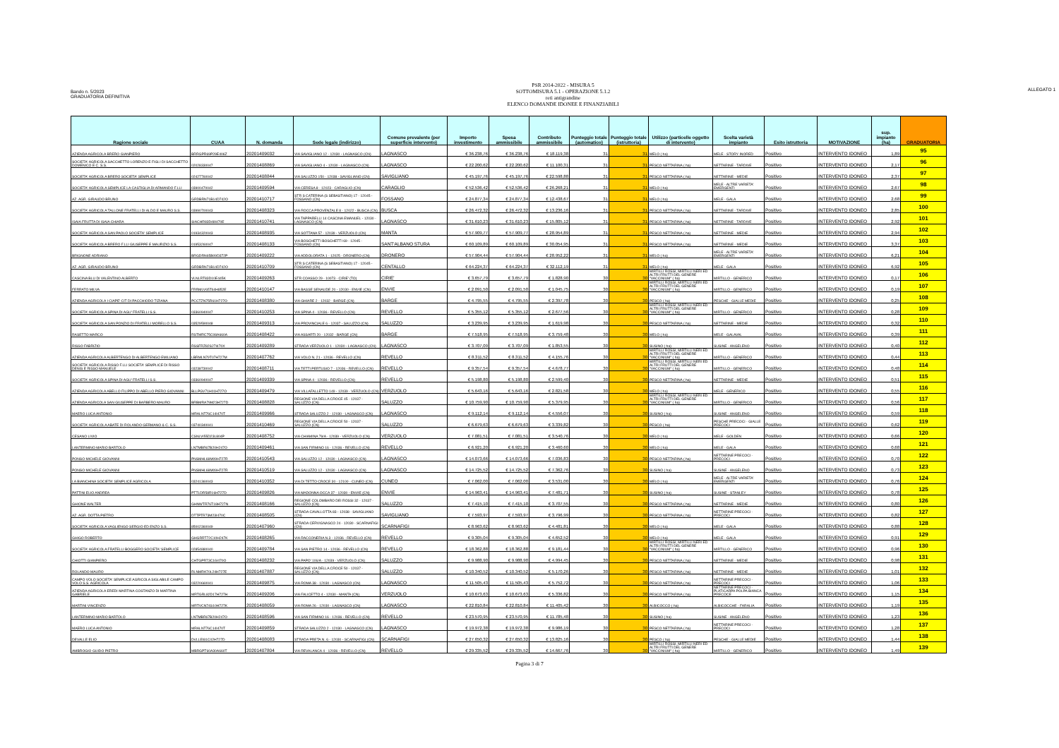Bando n. 5/2023
GRADUATORIA DEFINITIVA
PSR 2014-2022 - MISURA 5
SOTTOMISURA 5.1 - OPERAZIONE 5.1.2
reti antigrandine
ELENCO DOMANDE IDONEE E FINANZIABILI
ALLEGATO 1
| Ragione sociale | CUAA | N. domanda | Sede legale (indirizzo) | Comune prevalente (per superficie intervento) | Importo investimento | Spesa ammissibile | Contributo ammissibile | Punteggio totale (automatico) | Punteggio totale (istruttoria) | Utilizzo (particelle oggetto di intervento) | Scelta varietà impianto | Esito istruttoria | MOTIVAZIONE | sup. impianto (ha) | GRADUATORIA |
| --- | --- | --- | --- | --- | --- | --- | --- | --- | --- | --- | --- | --- | --- | --- | --- |
| AZIENDA AGRICOLA BRERO GIANPIERO | BRRGPR69P29E406Z | 20201409032 | VIA SAVIGLIANO 12 - 12030 - LAGNASCO (CN) | LAGNASCO | € 36.238,76 | € 36.238,76 | € 18.119,38 | 31 | 31 | MELO ( ha) | MELE - STORY INORED | Positivo | INTERVENTO IDONEO | 1,89 | 95 |
| SOCIETA' AGRICOLA SACCHETTO LORENZO E FIGLI DI SACCHETTO DOMENICO E C. S.S. | 02028330047 | 20201408869 | VIA SAVIGLIANO 4 - 12030 - LAGNASCO (CN) | LAGNASCO | € 22.200,62 | € 22.200,62 | € 11.100,31 | 31 | 31 | PESCO NETTARINA ( ha) | NETTARINE - TARDIVE | Positivo | INTERVENTO IDONEO | 2,17 | 96 |
| SOCIETA' AGRICOLA BRERO SOCIETA' SEMPLICE | 02427760042 | 20201408844 | VIA SALUZZO 150 - 12038 - SAVIGLIANO (CN) | SAVIGLIANO | € 45.197,76 | € 45.197,76 | € 22.598,88 | 31 | 31 | PESCO NETTARINA ( ha) | NETTARINE - MEDIE | Positivo | INTERVENTO IDONEO | 2,37 | 97 |
| SOCIETA' AGRICOLA SEMPLICE LA CASTIGLIA DI ARMANDO F.LLI | 03900470042 | 20201409594 | VIA CERESA 8 - 12023 - CARAGLIO (CN) | CARAGLIO | € 52.536,42 | € 52.536,42 | € 26.268,21 | 31 | 31 | MELO ( ha) | MELE - ALTRE VARIETA' EMERGENTI | Positivo | INTERVENTO IDONEO | 2,67 | 98 |
| AZ. AGR. GIRAUDO BRUNO | GRDBRN71B14D742O | 20201410717 | STR S CATERINA (S SEBASTIANO) 17 - 12045 - FOSSANO (CN) | FOSSANO | € 24.877,34 | € 24.877,34 | € 12.438,67 | 31 | 31 | MELO ( ha) | MELE - GALA | Positivo | INTERVENTO IDONEO | 2,68 | 99 |
| SOCIETA' AGRICOLA TALLONE FRATELLI DI ALDO E MAURO S.S. | 03990700043 | 20201408323 | VIA ROCCA PROVENZALE 8 - 12022 - BUSCA (CN) | BUSCA | € 26.472,32 | € 26.472,32 | € 13.236,16 | 31 | 31 | PESCO NETTARINA ( ha) | NETTARINE - TARDIVE | Positivo | INTERVENTO IDONEO | 2,85 | 100 |
| ISAIA FRUTTA DI ISAIA CHIARA | SIACHR83D48I470E | 20201410741 | VIA TAPPARELLI 14 CASCINA EMANUEL - 12030 - LAGNASCO (CN) | LAGNASCO | € 31.610,23 | € 31.610,23 | € 15.805,12 | 31 | 31 | PESCO NETTARINA ( ha) | NETTARINE - TARDIVE | Positivo | INTERVENTO IDONEO | 2,92 | 101 |
| SOCIETA' AGRICOLA SAN PAOLO SOCIETA' SEMPLICE | 01934320043 | 20201408935 | VIA SOTTANA 57 - 12039 - VERZUOLO (CN) | MANTA | € 57.909,77 | € 57.909,77 | € 28.954,89 | 31 | 31 | PESCO NETTARINA ( ha) | NETTARINE - MEDIE | Positivo | INTERVENTO IDONEO | 2,94 | 102 |
| SOCIETA' AGRICOLA BRERO F.LLI GIUSEPPE E MAURIZIO S.S. | 01953260047 | 20201408133 | VIA BOSCHETTI BOSCHETTI 69 - 12045 - FOSSANO (CN) | SANT'ALBANO STURA | € 60.109,89 | € 60.109,89 | € 30.054,95 | 31 | 31 | PESCO NETTARINA ( ha) | NETTARINE - MEDIE | Positivo | INTERVENTO IDONEO | 3,37 | 103 |
| BRIGNONE ADRIANO | BRGDRN65B09D372P | 20201409222 | VIA ADDOLORATA 1 - 12025 - DRONERO (CN) | DRONERO | € 57.904,44 | € 57.904,44 | € 28.952,22 | 31 | 31 | MELO ( ha) | MELE - ALTRE VARIETA' EMERGENTI | Positivo | INTERVENTO IDONEO | 6,21 | 104 |
| AZ. AGR. GIRAUDO BRUNO | GRDBRN71B14D742O | 20201410709 | STR S CATERINA (S SEBASTIANO) 17 - 12045 - FOSSANO (CN) | CENTALLO | € 64.224,37 | € 64.224,37 | € 32.112,19 | 31 | 31 | MELO ( ha) | MELE - GALA | Positivo | INTERVENTO IDONEO | 6,92 | 105 |
| CASCINA BLU DI VALENTINO ALBERTO | VLNLRT83D10E445K | 20201409263 | STR COASSO 29 - 10073 - CIRIE' (TO) | CIRIE' | € 3.657,79 | € 3.657,79 | € 1.828,90 | 30 | 30 | MIRTILLI ROSSI, MIRTILLI NERI ED ALTRI FRUTTI DEL GENERE "VACCINIUM" ( ha) | MIRTILLO - GENERICO | Positivo | INTERVENTO IDONEO | 0,17 | 106 |
| FERRATO MILVA | FRRMLV65T64H852E | 20201410147 | VIA BASSE SENAUDE 20 - 12030 - ENVIE (CN) | ENVIE | € 2.091,50 | € 2.091,50 | € 1.045,75 | 30 | 30 | MIRTILLI ROSSI, MIRTILLI NERI ED ALTRI FRUTTI DEL GENERE "VACCINIUM" ( ha) | MIRTILLO - GENERICO | Positivo | INTERVENTO IDONEO | 0,19 | 107 |
| AZIENDA AGRICOLA I CIAPE' CIT DI PACCHIODO TIZIANA | PCCTZN75R61H727O | 20201408380 | VIA GHIARE 2 - 12032 - BARGE (CN) | BARGE | € 4.795,55 | € 4.795,55 | € 2.397,78 | 30 | 30 | PESCO ( ha) | PESCHE - GIALLE MEDIE | Positivo | INTERVENTO IDONEO | 0,25 | 108 |
| SOCIETA' AGRICOLA SPINA DI AGU' FRATELLI S.S. | 03360940047 | 20201410253 | VIA SPINA 4 - 12036 - REVELLO (CN) | REVELLO | € 5.355,12 | € 5.355,12 | € 2.677,56 | 30 | 30 | MIRTILLI ROSSI, MIRTILLI NERI ED ALTRI FRUTTI DEL GENERE "VACCINIUM" ( ha) | MIRTILLO - GENERICO | Positivo | INTERVENTO IDONEO | 0,28 | 109 |
| SOCIETA' AGRICOLA SAN PONZIO DI FRATELLI MORELLO S.S. | 03529590048 | 20201409313 | VIA PROVINCIALE 6 - 12037 - SALUZZO (CN) | SALUZZO | € 3.239,95 | € 3.239,95 | € 1.619,98 | 30 | 30 | PESCO NETTARINA ( ha) | NETTARINE - MEDIE | Positivo | INTERVENTO IDONEO | 0,32 | 110 |
| RASETTO MARCO | RSTMRC75C08A660A | 20201408422 | VIA ASSARTI 20 - 12032 - BARGE (CN) | BARGE | € 7.518,95 | € 7.518,95 | € 3.759,48 | 30 | 30 | MELO ( ha) | MELE - GALAVAL | Positivo | INTERVENTO IDONEO | 0,39 | 111 |
| RISSO FABRIZIO | RSSFRZ82S27I470X | 20201409289 | STRADA VERZUOLO 1 - 12030 - LAGNASCO (CN) | LAGNASCO | € 3.707,09 | € 3.707,09 | € 1.853,55 | 30 | 30 | SUSINO ( ha) | SUSINE - ANGELENO | Positivo | INTERVENTO IDONEO | 0,40 | 112 |
| AZIENDA AGRICOLA ALBERTENGO DI ALBERTENGO EMILIANO | LBRMLN79T07H727M | 20201407762 | VIA VOLO N. 21 - 12036 - REVELLO (CN) | REVELLO | € 8.311,52 | € 8.311,52 | € 4.155,76 | 30 | 30 | MIRTILLI ROSSI, MIRTILLI NERI ED ALTRI FRUTTI DEL GENERE "VACCINIUM" ( ha) | MIRTILLO - GENERICO | Positivo | INTERVENTO IDONEO | 0,44 | 113 |
| SOCIETA' AGRICOLA RISSO F.LLI SOCIETA' SEMPLICE DI RISSO DENIS E RISSO MANUELE | 03238730042 | 20201408711 | VIA TETTI PERTUSIO 7 - 12036 - REVELLO (CN) | REVELLO | € 9.357,54 | € 9.357,54 | € 4.678,77 | 30 | 30 | MIRTILLI ROSSI, MIRTILLI NERI ED ALTRI FRUTTI DEL GENERE "VACCINIUM" ( ha) | MIRTILLO - GENERICO | Positivo | INTERVENTO IDONEO | 0,48 | 114 |
| SOCIETA' AGRICOLA SPINA DI AGU' FRATELLI S.S. | 03360940047 | 20201409339 | VIA SPINA 4 - 12036 - REVELLO (CN) | REVELLO | € 5.198,80 | € 5.198,80 | € 2.599,40 | 30 | 30 | PESCO NETTARINA ( ha) | NETTARINE - MEDIE | Positivo | INTERVENTO IDONEO | 0,51 | 115 |
| AZIENDA AGRICOLA ABELLO FILIPPO DI ABELLO PIERO GIOVANNI | BLLPGV71H01H727O | 20201409479 | VIA VILLAFALLETTO 149 - 12039 - VERZUOLO (CN) | VERZUOLO | € 5.643,16 | € 5.643,16 | € 2.821,58 | 30 | 30 | MELO ( ha) | MELE - GENERICO | Positivo | INTERVENTO IDONEO | 0,55 | 116 |
| AZIENDA AGRICOLA SAN GIUSEPPE DI BARBERO MAURO | BRBMRA79M23H727D | 20201408828 | REGIONE VIA DELLA CROCE 45 - 12037 - SALUZZO (CN) | SALUZZO | € 10.759,90 | € 10.759,90 | € 5.379,95 | 30 | 30 | MIRTILLI ROSSI, MIRTILLI NERI ED ALTRI FRUTTI DEL GENERE "VACCINIUM" ( ha) | MIRTILLO - GENERICO | Positivo | INTERVENTO IDONEO | 0,56 | 117 |
| MAERO LUCA ANTONIO | MRALNT76C14I470T | 20201409966 | STRADA SALUZZO 2 - 12030 - LAGNASCO (CN) | LAGNASCO | € 9.112,14 | € 9.112,14 | € 4.556,07 | 30 | 30 | SUSINO ( ha) | SUSINE - ANGELENO | Positivo | INTERVENTO IDONEO | 0,59 | 118 |
| SOCIETA' AGRICOLA ABATE DI ROLANDO GERMANO & C. S.S. | 03740340041 | 20201410469 | REGIONE VIA DELLA CROCE 50 - 12037 - SALUZZO (CN) | SALUZZO | € 6.679,63 | € 6.679,63 | € 3.339,82 | 30 | 30 | PESCO ( ha) | PESCHE PRECOCI - GIALLE PRECOCI | Positivo | INTERVENTO IDONEO | 0,62 | 119 |
| CESANO LIVIO | CSNLVI55D23L804P | 20201408752 | VIA CHIAMINA 79/A - 12039 - VERZUOLO (CN) | VERZUOLO | € 7.081,51 | € 7.081,51 | € 3.540,76 | 30 | 30 | MELO ( ha) | MELE - GOLDEN | Positivo | INTERVENTO IDONEO | 0,66 | 120 |
| LANTERMINO MARIO BARTOLO | LNTMBR67B20H247O | 20201409461 | VIA SAN FIRMINO 16 - 12036 - REVELLO (CN) | REVELLO | € 6.921,20 | € 6.921,20 | € 3.460,60 | 30 | 30 | MELO ( ha) | MELE - GALA | Positivo | INTERVENTO IDONEO | 0,68 | 121 |
| PONSO MICHELE GIOVANNI | PNSMHL68M09H727R | 20201410543 | VIA SALUZZO 12 - 12030 - LAGNASCO (CN) | LAGNASCO | € 14.073,66 | € 14.073,66 | € 7.036,83 | 30 | 30 | PESCO NETTARINA ( ha) | NETTARINE PRECOCI - PRECOCI | Positivo | INTERVENTO IDONEO | 0,70 | 122 |
| PONSO MICHELE GIOVANNI | PNSMHL68M09H727R | 20201410519 | VIA SALUZZO 12 - 12030 - LAGNASCO (CN) | LAGNASCO | € 14.725,52 | € 14.725,52 | € 7.362,76 | 30 | 30 | SUSINO ( ha) | SUSINE - ANGELENO | Positivo | INTERVENTO IDONEO | 0,73 | 123 |
| LA BIANCHINA SOCIETA' SEMPLICE AGRICOLA | 03241360043 | 20201410352 | VIA DI TETTO CROCE 30 - 12100 - CUNEO (CN) | CUNEO | € 7.062,00 | € 7.062,00 | € 3.531,00 | 30 | 30 | MELO ( ha) | MELE - ALTRE VARIETA' EMERGENTI | Positivo | INTERVENTO IDONEO | 0,76 | 124 |
| PATTINI ELIO ANDREA | PTTLDR58R16H727D | 20201409826 | VIA MADONNA OCCA 37 - 12030 - ENVIE (CN) | ENVIE | € 14.963,41 | € 14.963,41 | € 7.481,71 | 30 | 30 | SUSINO ( ha) | SUSINE - STANLEY | Positivo | INTERVENTO IDONEO | 0,78 | 125 |
| GHIONE WALTER | GHNWTR76T18H727N | 20201408166 | REGIONE COLOMBARO DEI ROSSI 32 - 12037 - SALUZZO (CN) | SALUZZO | € 7.415,10 | € 7.415,10 | € 3.707,55 | 30 | 30 | PESCO NETTARINA ( ha) | NETTARINE - MEDIE | Positivo | INTERVENTO IDONEO | 0,80 | 126 |
| AZ. AGR. DOTTA PIETRO | DTTPTR73M23I470C | 20201408505 | STRADA CAVALLOTTA 83 - 12038 - SAVIGLIANO (CN) | SAVIGLIANO | € 7.593,97 | € 7.593,97 | € 3.796,99 | 30 | 30 | PESCO NETTARINA ( ha) | NETTARINE PRECOCI - PRECOCI | Positivo | INTERVENTO IDONEO | 0,82 | 127 |
| SOCIETA' AGRICOLA VAGLIENGO SERGIO ED ENZO S.S. | 85002360049 | 20201407960 | STRADA CERVIGNASCO 24 - 12030 - SCARNAFIGI (CN) | SCARNAFIGI | € 8.963,62 | € 8.963,62 | € 4.481,81 | 30 | 30 | MELO ( ha) | MELE - GALA | Positivo | INTERVENTO IDONEO | 0,88 | 128 |
| GHIGO ROBERTO | GHGRRT72C10H247K | 20201408265 | VIA RACCONERIA N.3 - 12036 - REVELLO (CN) | REVELLO | € 9.305,04 | € 9.305,04 | € 4.652,52 | 30 | 30 | MELO ( ha) | MELE - GALA | Positivo | INTERVENTO IDONEO | 0,91 | 129 |
| SOCIETA' AGRICOLA FRATELLI BOGGERO SOCIETA' SEMPLICE | 02854880040 | 20201409784 | VIA SAN PIETRO 14 - 12036 - REVELLO (CN) | REVELLO | € 18.362,88 | € 18.362,88 | € 9.181,44 | 30 | 30 | MIRTILLI ROSSI, MIRTILLI NERI ED ALTRI FRUTTI DEL GENERE "VACCINIUM" ( ha) | MIRTILLO - GENERICO | Positivo | INTERVENTO IDONEO | 0,96 | 130 |
| CHIOTTI GIANPIERO | CHTGPR73C16I470O | 20201408232 | VIA PAPO' 106/A - 12039 - VERZUOLO (CN) | SALUZZO | € 9.988,90 | € 9.988,90 | € 4.994,45 | 30 | 30 | PESCO NETTARINA ( ha) | NETTARINE - MEDIE | Positivo | INTERVENTO IDONEO | 0,98 | 131 |
| ROLANDO MAURO | RLNMRA70L24H727E | 20201407887 | REGIONE VIA DELLA CROCE 50 - 12037 - SALUZZO (CN) | SALUZZO | € 10.340,52 | € 10.340,52 | € 5.170,26 | 30 | 30 | PESCO NETTARINA ( ha) | NETTARINE - MEDIE | Positivo | INTERVENTO IDONEO | 1,01 | 132 |
| CAMPO VOLO SOCIETA' SEMPLICE AGRICOLA SIGLABILE CAMPO VOLO S.S. AGRICOLA | 03220660041 | 20201409875 | VIA ROMA 38 - 12030 - LAGNASCO (CN) | LAGNASCO | € 11.505,43 | € 11.505,43 | € 5.752,72 | 30 | 30 | PESCO NETTARINA ( ha) | NETTARINE PRECOCI - PRECOCI | Positivo | INTERVENTO IDONEO | 1,06 | 133 |
| AZIENDA AGRICOLA EREDI MARTINA COSTANZO DI MARTINA GABRIELE | MRTGRL82D17H727H | 20201409206 | VIA FALICETTO 4 - 12030 - MANTA (CN) | VERZUOLO | € 10.673,63 | € 10.673,63 | € 5.336,82 | 30 | 30 | PESCO NETTARINA ( ha) | NETTARINE PRECOCI - PLATICARPA POLPA BIANCA PRECOCE | Positivo | INTERVENTO IDONEO | 1,15 | 134 |
| MARTINI VINCENZO | MRTVCN74S10H727K | 20201408059 | VIA ROMA 26 - 12030 - LAGNASCO (CN) | LAGNASCO | € 22.810,84 | € 22.810,84 | € 11.405,42 | 30 | 30 | ALBICOCCO ( ha) | ALBICOCCHE - FARALIA | Positivo | INTERVENTO IDONEO | 1,19 | 135 |
| LANTERMINO MARIO BARTOLO | LNTMBR67B20H247O | 20201408596 | VIA SAN FIRMINO 16 - 12036 - REVELLO (CN) | REVELLO | € 23.570,95 | € 23.570,95 | € 11.785,48 | 30 | 30 | SUSINO ( ha) | SUSINE - ANGELENO | Positivo | INTERVENTO IDONEO | 1,23 | 136 |
| MAERO LUCA ANTONIO | MRALNT76C14I470T | 20201409859 | STRADA SALUZZO 2 - 12030 - LAGNASCO (CN) | LAGNASCO | € 19.972,38 | € 19.972,38 | € 9.986,19 | 30 | 30 | PESCO NETTARINA ( ha) | NETTARINE PRECOCI - PRECOCI | Positivo | INTERVENTO IDONEO | 1,28 | 137 |
| DEVALLE ELIO | DVLLEI81C02H727D | 20201408083 | STRADA PRETA N. 6 - 12030 - SCARNAFIGI (CN) | SCARNAFIGI | € 27.650,32 | € 27.650,32 | € 13.825,16 | 30 | 30 | PESCO ( ha) | PESCHE - GIALLE MEDIE | Positivo | INTERVENTO IDONEO | 1,44 | 138 |
| AMBROGIO GUIDO PIETRO | MBRGPT60A30A660T | 20201407804 | VIA REVALANCA 4 - 12036 - REVELLO (CN) | REVELLO | € 29.335,52 | € 29.335,52 | € 14.667,76 | 30 | 30 | MIRTILLI ROSSI, MIRTILLI NERI ED ALTRI FRUTTI DEL GENERE "VACCINIUM" ( ha) | MIRTILLO - GENERICO | Positivo | INTERVENTO IDONEO | 1,49 | 139 |
Pagina 3 di 7